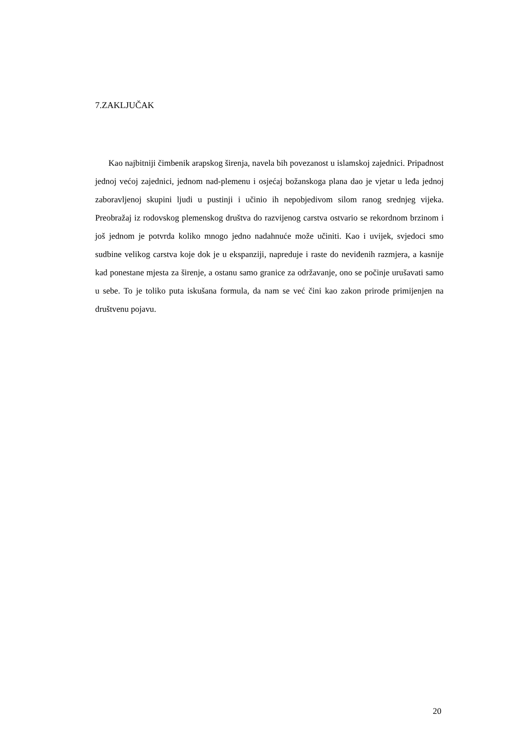7.ZAKLJUČAK
Kao najbitniji čimbenik arapskog širenja, navela bih povezanost u islamskoj zajednici. Pripadnost jednoj većoj zajednici, jednom nad-plemenu i osjećaj božanskoga plana dao je vjetar u leđa jednoj zaboravljenoj skupini ljudi u pustinji i učinio ih nepobjedivom silom ranog srednjeg vijeka. Preobražaj iz rodovskog plemenskog društva do razvijenog carstva ostvario se rekordnom brzinom i još jednom je potvrda koliko mnogo jedno nadahnuće može učiniti. Kao i uvijek, svjedoci smo sudbine velikog carstva koje dok je u ekspanziji, napreduje i raste do neviđenih razmjera, a kasnije kad ponestane mjesta za širenje, a ostanu samo granice za održavanje, ono se počinje urušavati samo u sebe. To je toliko puta iskušana formula, da nam se već čini kao zakon prirode primijenjen na društvenu pojavu.
20